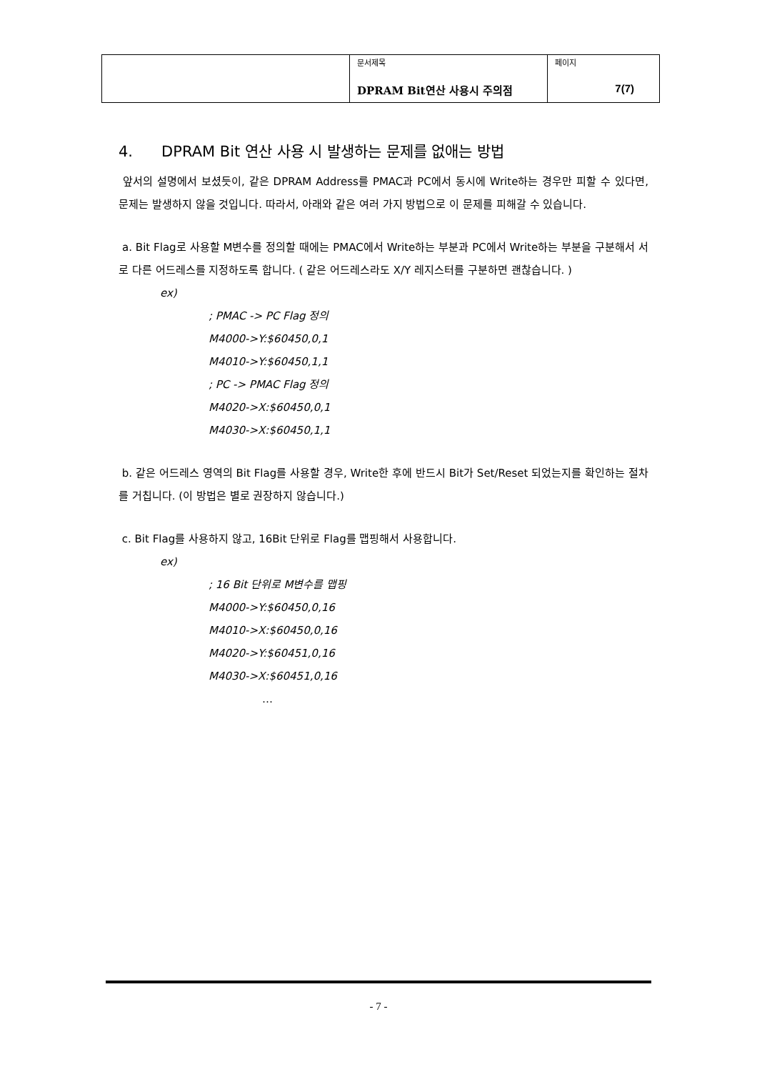| | 문서제목 DPRAM Bit연산 사용시 주의점 | 페이지 7(7) |
4. DPRAM Bit 연산 사용 시 발생하는 문제를 없애는 방법
앞서의 설명에서 보셨듯이, 같은 DPRAM Address를 PMAC과 PC에서 동시에 Write하는 경우만 피할 수 있다면, 문제는 발생하지 않을 것입니다. 따라서, 아래와 같은 여러 가지 방법으로 이 문제를 피해갈 수 있습니다.
a. Bit Flag로 사용할 M변수를 정의할 때에는 PMAC에서 Write하는 부분과 PC에서 Write하는 부분을 구분해서 서로 다른 어드레스를 지정하도록 합니다. ( 같은 어드레스라도 X/Y 레지스터를 구분하면 괜찮습니다. )
ex)
; PMAC -> PC Flag 정의
M4000->Y:$60450,0,1
M4010->Y:$60450,1,1
; PC -> PMAC Flag 정의
M4020->X:$60450,0,1
M4030->X:$60450,1,1
b. 같은 어드레스 영역의 Bit Flag를 사용할 경우, Write한 후에 반드시 Bit가 Set/Reset 되었는지를 확인하는 절차를 거칩니다. (이 방법은 별로 권장하지 않습니다.)
c. Bit Flag를 사용하지 않고, 16Bit 단위로 Flag를 맵핑해서 사용합니다.
ex)
; 16 Bit 단위로 M변수를 맵핑
M4000->Y:$60450,0,16
M4010->X:$60450,0,16
M4020->Y:$60451,0,16
M4030->X:$60451,0,16
…
- 7 -